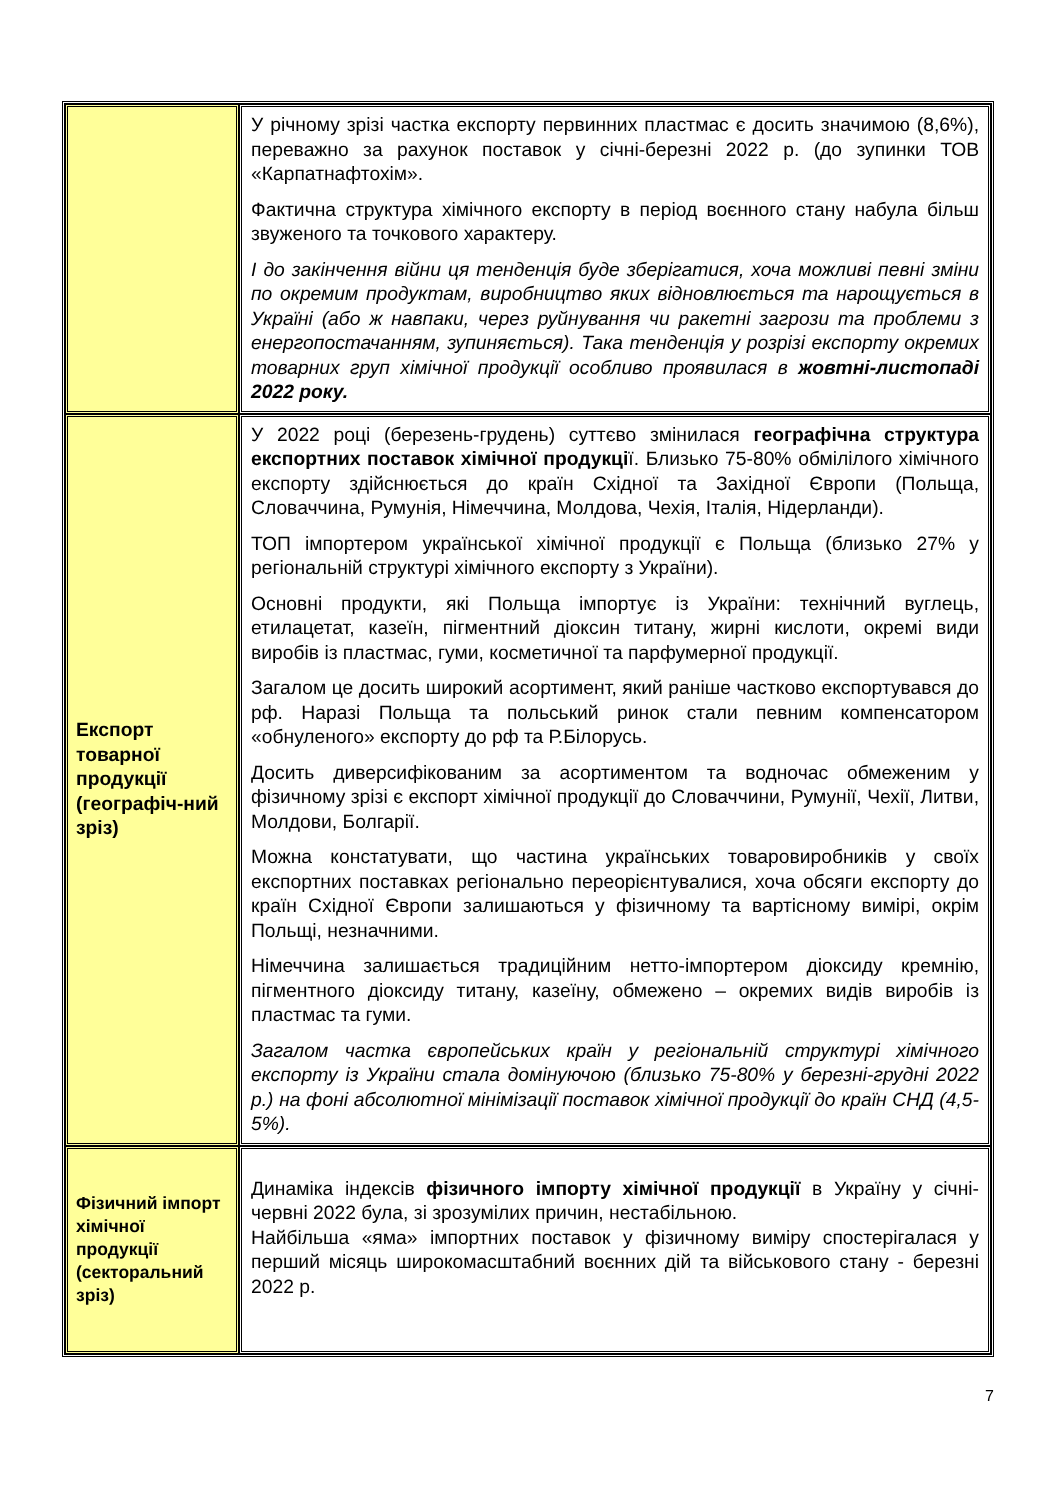| | У річному зрізі частка експорту первинних пластмас є досить значимою (8,6%), переважно за рахунок поставок у січні-березні 2022 р. (до зупинки ТОВ «Карпатнафтохім». Фактична структура хімічного експорту в період воєнного стану набула більш звуженого та точкового характеру. І до закінчення війни ця тенденція буде зберігатися, хоча можливі певні зміни по окремим продуктам, виробництво яких відновлюється та нарощується в Україні (або ж навпаки, через руйнування чи ракетні загрози та проблеми з енергопостачанням, зупиняється). Така тенденція у розрізі експорту окремих товарних груп хімічної продукції особливо проявилася в жовтні-листопаді 2022 року. |
| Експорт товарної продукції (географіч-ний зріз) | У 2022 році (березень-грудень) суттєво змінилася географічна структура експортних поставок хімічної продукці ї. Близько 75-80% обмілілого хімічного експорту здійснюється до країн Східної та Західної Європи (Польща, Словаччина, Румунія, Німеччина, Молдова, Чехія, Італія, Нідерланди). ТОП імпортером української хімічної продукції є Польща (близько 27% у регіональній структурі хімічного експорту з України). Основні продукти, які Польща імпортує із України: технічний вуглець, етилацетат, казеїн, пігментний діоксин титану, жирні кислоти, окремі види виробів із пластмас, гуми, косметичної та парфумерної продукції. Загалом це досить широкий асортимент, який раніше частково експортувався до рф. Наразі Польща та польський ринок стали певним компенсатором «обнуленого» експорту до рф та Р.Білорусь. Досить диверсифікованим за асортиментом та водночас обмеженим у фізичному зрізі є експорт хімічної продукції до Словаччини, Румунії, Чехії, Литви, Молдови, Болгарії. Можна констатувати, що частина українських товаровиробників у своїх експортних поставках регіонально переорієнтувалися, хоча обсяги експорту до країн Східної Європи залишаються у фізичному та вартісному вимірі, окрім Польщі, незначними. Німеччина залишається традиційним нетто-імпортером діоксиду кремнію, пігментного діоксиду титану, казеїну, обмежено – окремих видів виробів із пластмас та гуми. Загалом частка європейських країн у регіональній структурі хімічного експорту із України стала домінуючою (близько 75-80% у березні-грудні 2022 р.) на фоні абсолютної мінімізації поставок хімічної продукції до країн СНД (4,5-5%). |
| Фізичний імпорт хімічної продукції (секторальний зріз) | Динаміка індексів фізичного імпорту хімічної продукції в Україну у січні-червні 2022 була, зі зрозумілих причин, нестабільною. Найбільша «яма» імпортних поставок у фізичному виміру спостерігалася у перший місяць широкомасштабний воєнних дій та військового стану - березні 2022 р. |
7